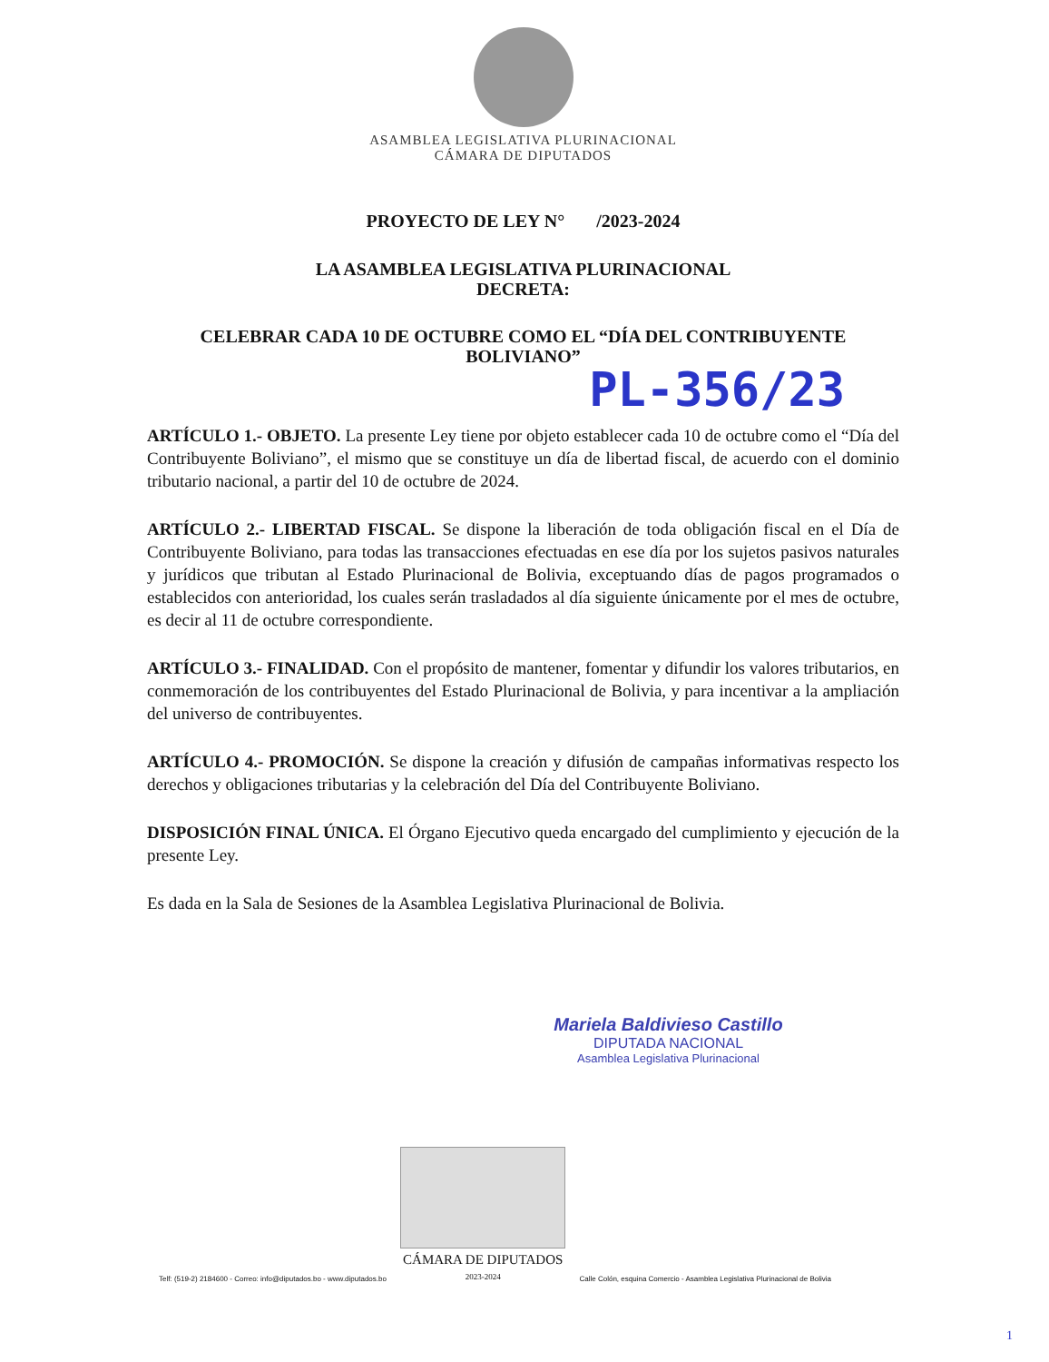ASAMBLEA LEGISLATIVA PLURINACIONAL
CÁMARA DE DIPUTADOS
PROYECTO DE LEY N° /2023-2024
LA ASAMBLEA LEGISLATIVA PLURINACIONAL
DECRETA:
CELEBRAR CADA 10 DE OCTUBRE COMO EL “DÍA DEL CONTRIBUYENTE BOLIVIANO”
PL-356/23
ARTÍCULO 1.- OBJETO. La presente Ley tiene por objeto establecer cada 10 de octubre como el “Día del Contribuyente Boliviano”, el mismo que se constituye un día de libertad fiscal, de acuerdo con el dominio tributario nacional, a partir del 10 de octubre de 2024.
ARTÍCULO 2.- LIBERTAD FISCAL. Se dispone la liberación de toda obligación fiscal en el Día de Contribuyente Boliviano, para todas las transacciones efectuadas en ese día por los sujetos pasivos naturales y jurídicos que tributan al Estado Plurinacional de Bolivia, exceptuando días de pagos programados o establecidos con anterioridad, los cuales serán trasladados al día siguiente únicamente por el mes de octubre, es decir al 11 de octubre correspondiente.
ARTÍCULO 3.- FINALIDAD. Con el propósito de mantener, fomentar y difundir los valores tributarios, en conmemoración de los contribuyentes del Estado Plurinacional de Bolivia, y para incentivar a la ampliación del universo de contribuyentes.
ARTÍCULO 4.- PROMOCIÓN. Se dispone la creación y difusión de campañas informativas respecto los derechos y obligaciones tributarias y la celebración del Día del Contribuyente Boliviano.
DISPOSICIÓN FINAL ÚNICA. El Órgano Ejecutivo queda encargado del cumplimiento y ejecución de la presente Ley.
Es dada en la Sala de Sesiones de la Asamblea Legislativa Plurinacional de Bolivia.
Mariela Baldivieso Castillo
DIPUTADA NACIONAL
Asamblea Legislativa Plurinacional
Telf: (519-2) 2184600 - Correo: info@diputados.bo - www.diputados.bo
CÁMARA DE DIPUTADOS
2023-2024
Calle Colón, esquina Comercio - Asamblea Legislativa Plurinacional de Bolivia
1